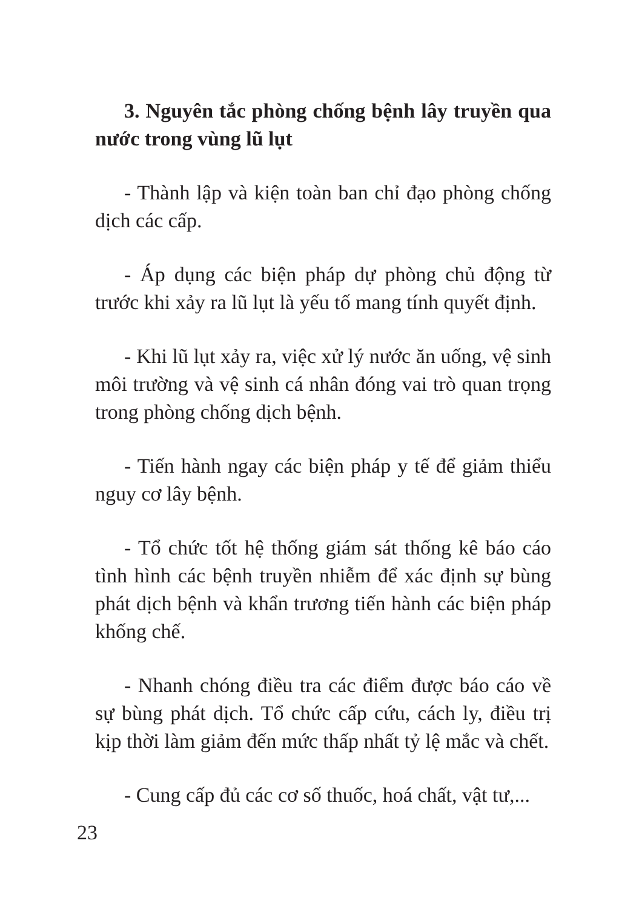3. Nguyên tắc phòng chống bệnh lây truyền qua nước trong vùng lũ lụt
- Thành lập và kiện toàn ban chỉ đạo phòng chống dịch các cấp.
- Áp dụng các biện pháp dự phòng chủ động từ trước khi xảy ra lũ lụt là yếu tố mang tính quyết định.
- Khi lũ lụt xảy ra, việc xử lý nước ăn uống, vệ sinh môi trường và vệ sinh cá nhân đóng vai trò quan trọng trong phòng chống dịch bệnh.
- Tiến hành ngay các biện pháp y tế để giảm thiểu nguy cơ lây bệnh.
- Tổ chức tốt hệ thống giám sát thống kê báo cáo tình hình các bệnh truyền nhiễm để xác định sự bùng phát dịch bệnh và khẩn trương tiến hành các biện pháp khống chế.
- Nhanh chóng điều tra các điểm được báo cáo về sự bùng phát dịch. Tổ chức cấp cứu, cách ly, điều trị kịp thời làm giảm đến mức thấp nhất tỷ lệ mắc và chết.
- Cung cấp đủ các cơ số thuốc, hoá chất, vật tư,...
23